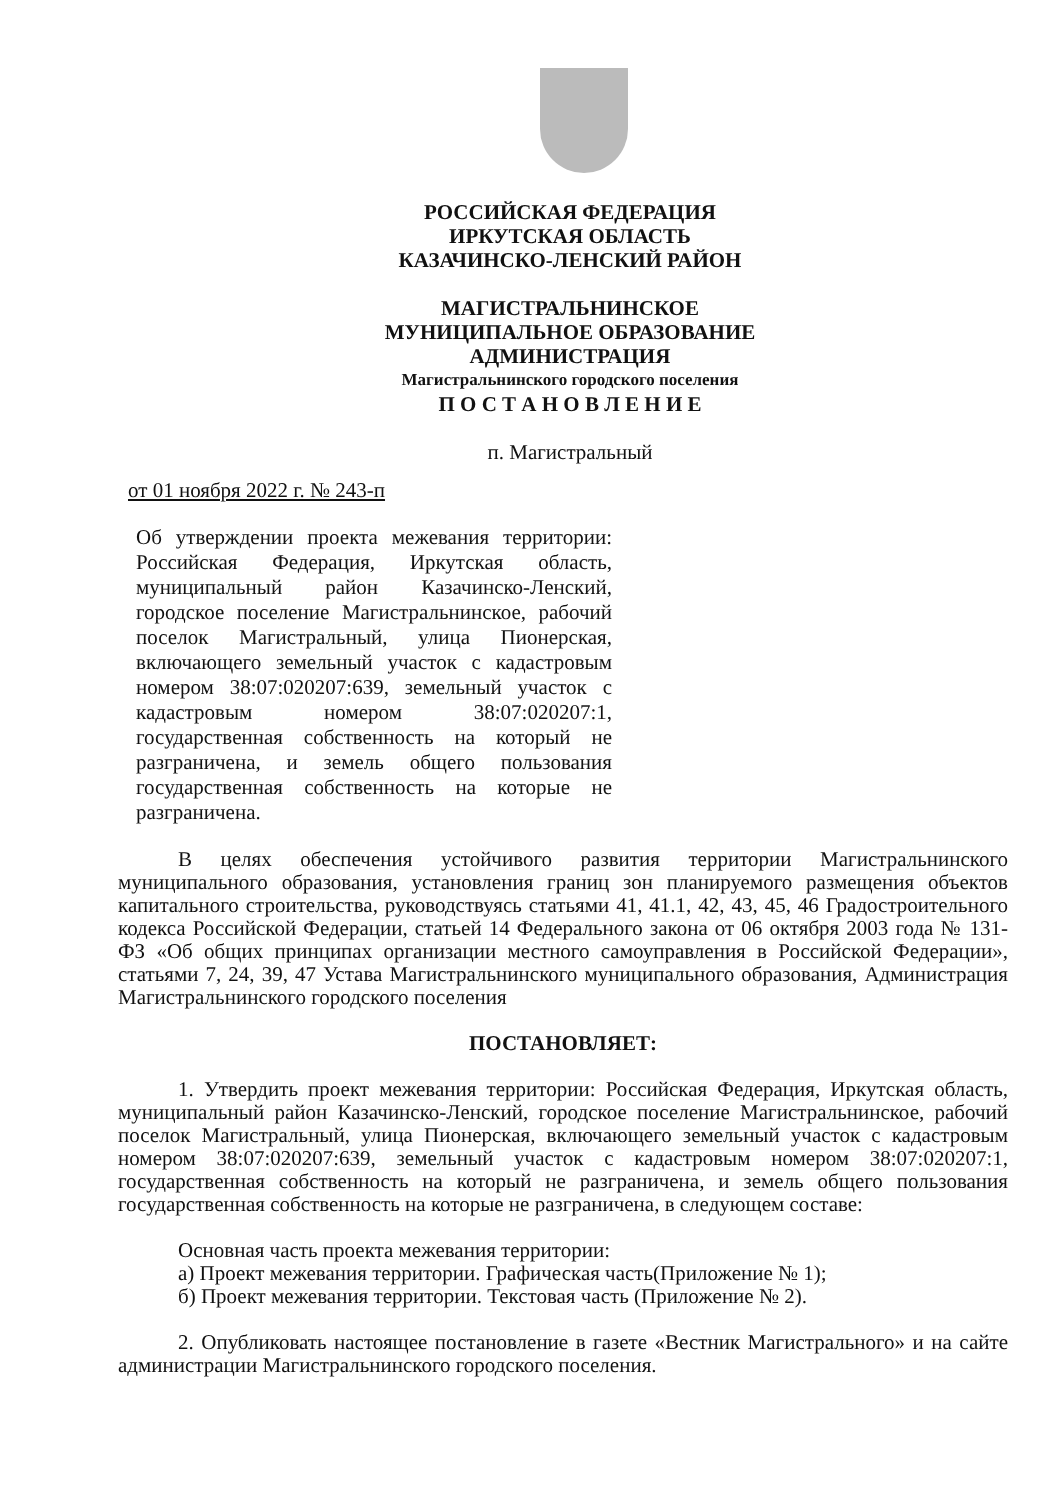РОССИЙСКАЯ ФЕДЕРАЦИЯ
ИРКУТСКАЯ ОБЛАСТЬ
КАЗАЧИНСКО-ЛЕНСКИЙ РАЙОН
МАГИСТРАЛЬНИНСКОЕ
МУНИЦИПАЛЬНОЕ ОБРАЗОВАНИЕ
АДМИНИСТРАЦИЯ
Магистральнинского городского поселения
П О С Т А Н О В Л Е Н И Е
п. Магистральный
от 01 ноября 2022 г. № 243-п
Об утверждении проекта межевания территории: Российская Федерация, Иркутская область, муниципальный район Казачинско-Ленский, городское поселение Магистральнинское, рабочий поселок Магистральный, улица Пионерская, включающего земельный участок с кадастровым номером 38:07:020207:639, земельный участок с кадастровым номером 38:07:020207:1, государственная собственность на который не разграничена, и земель общего пользования государственная собственность на которые не разграничена.
В целях обеспечения устойчивого развития территории Магистральнинского муниципального образования, установления границ зон планируемого размещения объектов капитального строительства, руководствуясь статьями 41, 41.1, 42, 43, 45, 46 Градостроительного кодекса Российской Федерации, статьей 14 Федерального закона от 06 октября 2003 года № 131-ФЗ «Об общих принципах организации местного самоуправления в Российской Федерации», статьями 7, 24, 39, 47 Устава Магистральнинского муниципального образования, Администрация Магистральнинского городского поселения
ПОСТАНОВЛЯЕТ:
1. Утвердить проект межевания территории: Российская Федерация, Иркутская область, муниципальный район Казачинско-Ленский, городское поселение Магистральнинское, рабочий поселок Магистральный, улица Пионерская, включающего земельный участок с кадастровым номером 38:07:020207:639, земельный участок с кадастровым номером 38:07:020207:1, государственная собственность на который не разграничена, и земель общего пользования государственная собственность на которые не разграничена, в следующем составе:
Основная часть проекта межевания территории:
а) Проект межевания территории. Графическая часть(Приложение № 1);
б) Проект межевания территории. Текстовая часть (Приложение № 2).
2. Опубликовать настоящее постановление в газете «Вестник Магистрального» и на сайте администрации Магистральнинского городского поселения.